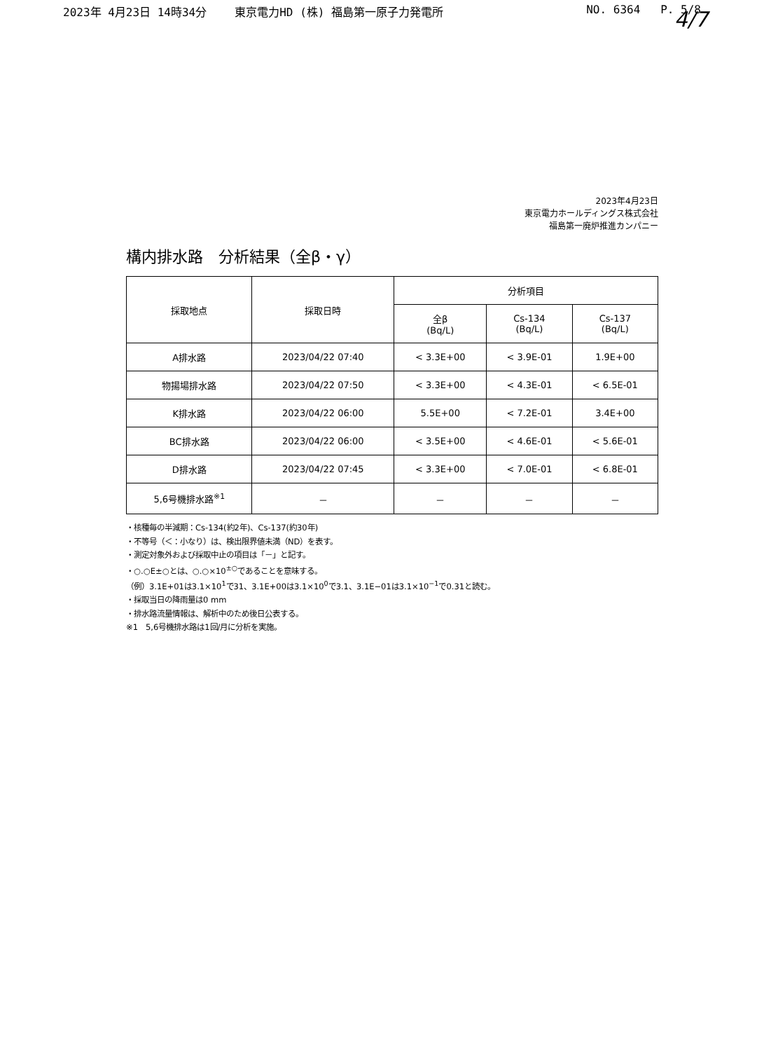2023年 4月23日 14時34分 東京電力HD (株) 福島第一原子力発電所
NO. 6364 P. 5/8
4/7
2023年4月23日
東京電力ホールディングス株式会社
福島第一廃炉推進カンパニー
構内排水路　分析結果（全β・γ）
| 採取地点 | 採取日時 | 分析項目 | | |
| --- | --- | --- | --- | --- |
| | | 全β (Bq/L) | Cs-134 (Bq/L) | Cs-137 (Bq/L) |
| A排水路 | 2023/04/22 07:40 | < 3.3E+00 | < 3.9E-01 | 1.9E+00 |
| 物揚場排水路 | 2023/04/22 07:50 | < 3.3E+00 | < 4.3E-01 | < 6.5E-01 |
| K排水路 | 2023/04/22 06:00 | 5.5E+00 | < 7.2E-01 | 3.4E+00 |
| BC排水路 | 2023/04/22 06:00 | < 3.5E+00 | < 4.6E-01 | < 5.6E-01 |
| D排水路 | 2023/04/22 07:45 | < 3.3E+00 | < 7.0E-01 | < 6.8E-01 |
| 5,6号機排水路<sup>※1</sup> | － | － | － | － |
・核種毎の半減期：Cs-134(約2年)、Cs-137(約30年)
・不等号（＜：小なり）は、検出限界値未満（ND）を表す。
・測定対象外および採取中止の項目は「－」と記す。
・○.○E±○とは、○.○×10<sup>±○</sup>であることを意味する。
（例）3.1E+01は3.1×10<sup>1</sup>で31、3.1E+00は3.1×10<sup>0</sup>で3.1、3.1E−01は3.1×10<sup>−1</sup>で0.31と読む。
・採取当日の降雨量は0 mm
・排水路流量情報は、解析中のため後日公表する。
※1　5,6号機排水路は1回/月に分析を実施。